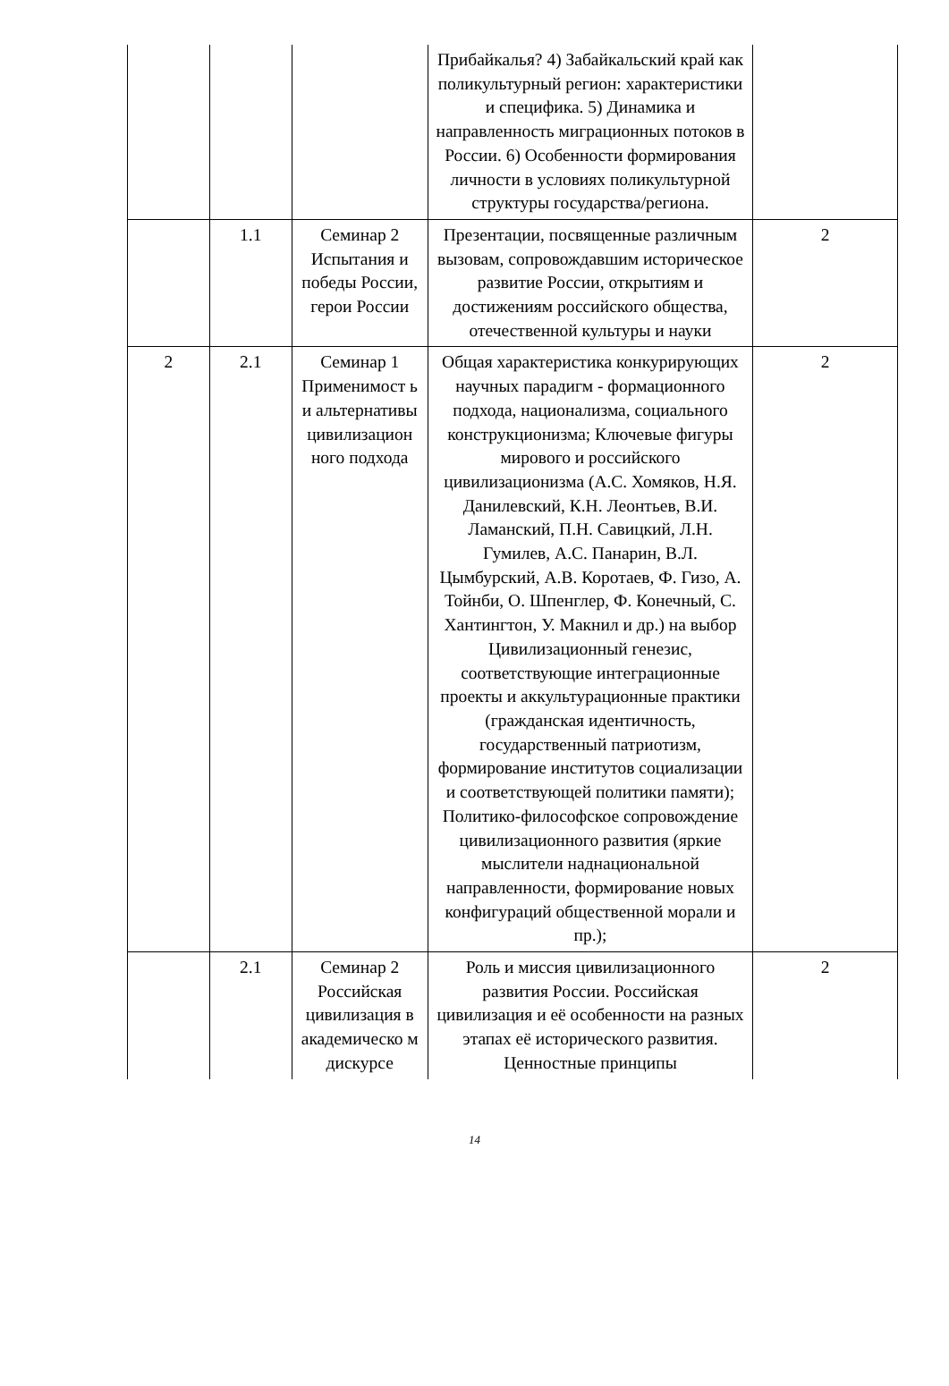| | | | Прибайкалья? 4) Забайкальский край как поликультурный регион: характеристики и специфика. 5) Динамика и направленность миграционных потоков в России. 6) Особенности формирования личности в условиях поликультурной структуры государства/региона. | |
| | 1.1 | Семинар 2 Испытания и победы России, герои России | Презентации, посвященные различным вызовам, сопровождавшим историческое развитие России, открытиям и достижениям российского общества, отечественной культуры и науки | 2 |
| 2 | 2.1 | Семинар 1 Применимост ь и альтернативы цивилизацион ного подхода | Общая характеристика конкурирующих научных парадигм - формационного подхода, национализма, социального конструкционизма; Ключевые фигуры мирового и российского цивилизационизма (А.С. Хомяков, Н.Я. Данилевский, К.Н. Леонтьев, В.И. Ламанский, П.Н. Савицкий, Л.Н. Гумилев, А.С. Панарин, В.Л. Цымбурский, А.В. Коротаев, Ф. Гизо, А. Тойнби, О. Шпенглер, Ф. Конечный, С. Хантингтон, У. Макнил и др.) на выбор Цивилизационный генезис, соответствующие интеграционные проекты и аккультурационные практики (гражданская идентичность, государственный патриотизм, формирование институтов социализации и соответствующей политики памяти); Политико-философское сопровождение цивилизационного развития (яркие мыслители наднациональной направленности, формирование новых конфигураций общественной морали и пр.); | 2 |
| | 2.1 | Семинар 2 Российская цивилизация в академическо м дискурсе | Роль и миссия цивилизационного развития России. Российская цивилизация и её особенности на разных этапах её исторического развития. Ценностные принципы | 2 |
14